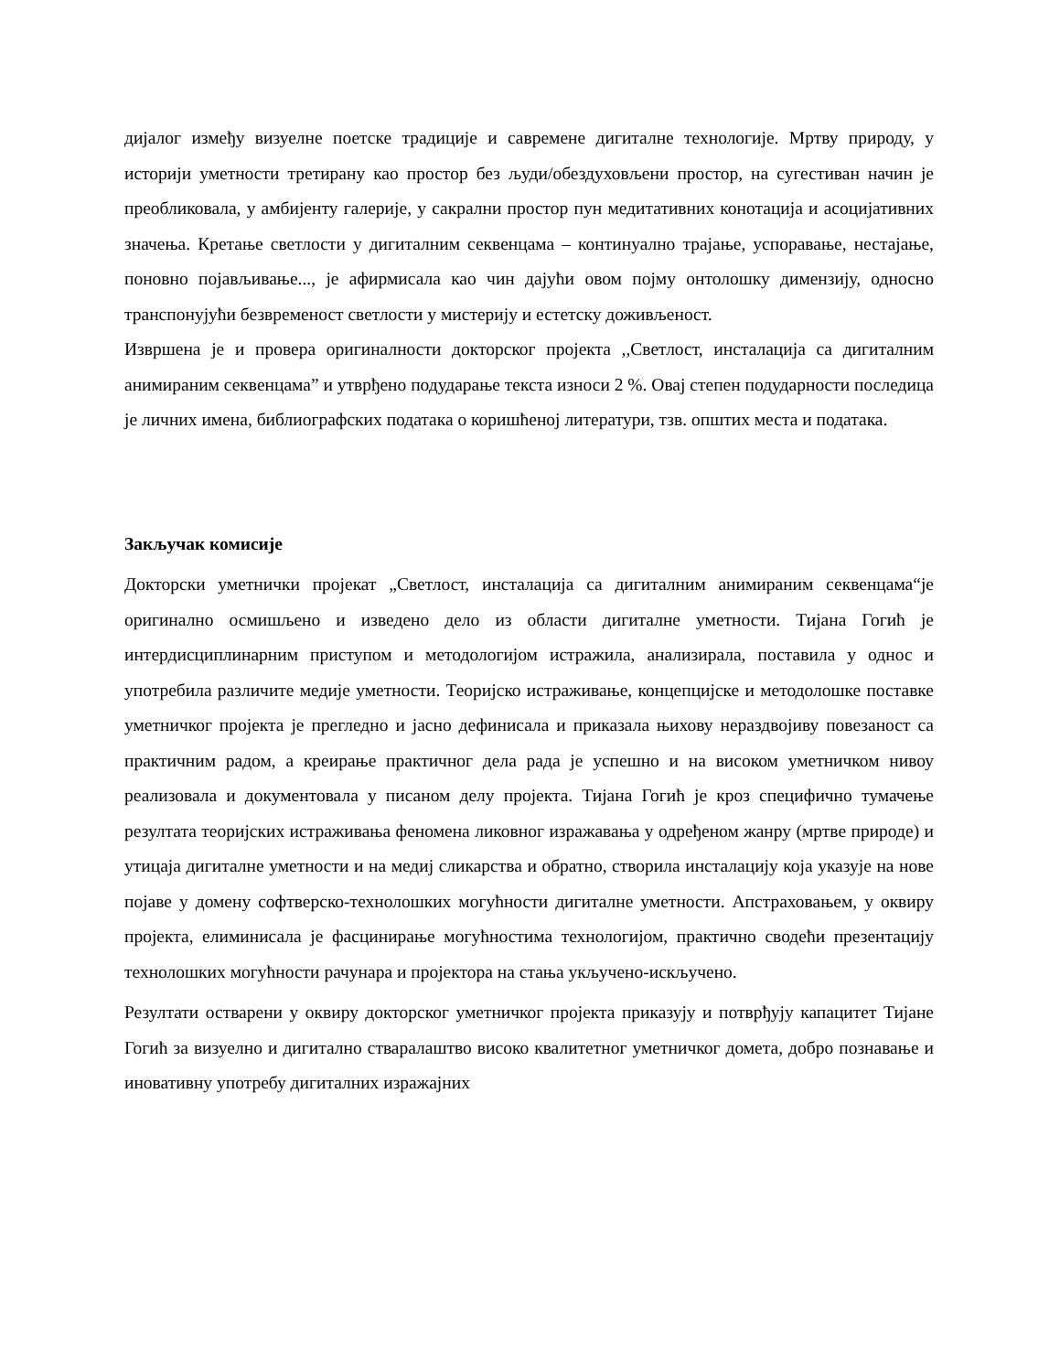дијалог између визуелне поетске традиције и савремене дигиталне технологије. Мртву природу, у историји уметности третирану као простор без људи/обездуховљени простор, на сугестиван начин је преобликовала, у амбијенту галерије, у сакрални простор пун медитативних конотација и асоцијативних значења. Кретање светлости у дигиталним секвенцама – континуално трајање, успоравање, нестајање, поновно појављивање..., је афирмисала као чин дајући овом појму онтолошку димензију, односно транспонујући безвременост светлости у мистерију и естетску доживљеност.
Извршена је и провера оригиналности докторског пројекта ,,Светлост, инсталација са дигиталним анимираним секвенцама” и утврђено подударање текста износи 2 %. Овај степен подударности последица је личних имена, библиографских података о коришћеној литератури, тзв. општих места и података.
Закључак комисије
Докторски уметнички пројекат „Светлост, инсталација са дигиталним анимираним секвенцама“је оригинално осмишљено и изведено дело из области дигиталне уметности. Тијана Гогић је интердисциплинарним приступом и методологијом истражила, анализирала, поставила у однос и употребила различите медије уметности. Теоријско истраживање, концепцијске и методолошке поставке уметничког пројекта је прегледно и јасно дефинисала и приказала њихову нераздвојиву повезаност са практичним радом, а креирање практичног дела рада је успешно и на високом уметничком нивоу реализовала и документовала у писаном делу пројекта. Тијана Гогић је кроз специфично тумачење резултата теоријских истраживања феномена ликовног изражавања у одређеном жанру (мртве природе) и утицаја дигиталне уметности и на медиј сликарства и обратно, створила инсталацију која указује на нове појаве у домену софтверско-технолошких могућности дигиталне уметности. Апстраховањем, у оквиру пројекта, елиминисала је фасцинирање могућностима технологијом, практично сводећи презентацију технолошких могућности рачунара и пројектора на стања укључено-искључено.
Резултати остварени у оквиру докторског уметничког пројекта приказују и потврђују капацитет Тијане Гогић за визуелно и дигитално стваралаштво високо квалитетног уметничког домета, добро познавање и иновативну употребу дигиталних изражајних